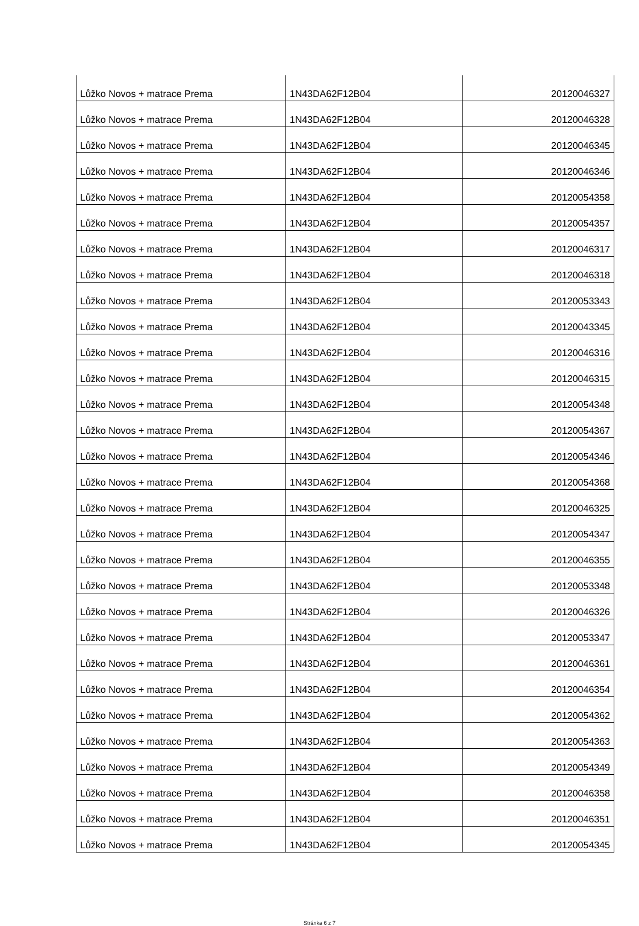| Lůžko Novos + matrace Prema | 1N43DA62F12B04 | 20120046327 |
| Lůžko Novos + matrace Prema | 1N43DA62F12B04 | 20120046328 |
| Lůžko Novos + matrace Prema | 1N43DA62F12B04 | 20120046345 |
| Lůžko Novos + matrace Prema | 1N43DA62F12B04 | 20120046346 |
| Lůžko Novos + matrace Prema | 1N43DA62F12B04 | 20120054358 |
| Lůžko Novos + matrace Prema | 1N43DA62F12B04 | 20120054357 |
| Lůžko Novos + matrace Prema | 1N43DA62F12B04 | 20120046317 |
| Lůžko Novos + matrace Prema | 1N43DA62F12B04 | 20120046318 |
| Lůžko Novos + matrace Prema | 1N43DA62F12B04 | 20120053343 |
| Lůžko Novos + matrace Prema | 1N43DA62F12B04 | 20120043345 |
| Lůžko Novos + matrace Prema | 1N43DA62F12B04 | 20120046316 |
| Lůžko Novos + matrace Prema | 1N43DA62F12B04 | 20120046315 |
| Lůžko Novos + matrace Prema | 1N43DA62F12B04 | 20120054348 |
| Lůžko Novos + matrace Prema | 1N43DA62F12B04 | 20120054367 |
| Lůžko Novos + matrace Prema | 1N43DA62F12B04 | 20120054346 |
| Lůžko Novos + matrace Prema | 1N43DA62F12B04 | 20120054368 |
| Lůžko Novos + matrace Prema | 1N43DA62F12B04 | 20120046325 |
| Lůžko Novos + matrace Prema | 1N43DA62F12B04 | 20120054347 |
| Lůžko Novos + matrace Prema | 1N43DA62F12B04 | 20120046355 |
| Lůžko Novos + matrace Prema | 1N43DA62F12B04 | 20120053348 |
| Lůžko Novos + matrace Prema | 1N43DA62F12B04 | 20120046326 |
| Lůžko Novos + matrace Prema | 1N43DA62F12B04 | 20120053347 |
| Lůžko Novos + matrace Prema | 1N43DA62F12B04 | 20120046361 |
| Lůžko Novos + matrace Prema | 1N43DA62F12B04 | 20120046354 |
| Lůžko Novos + matrace Prema | 1N43DA62F12B04 | 20120054362 |
| Lůžko Novos + matrace Prema | 1N43DA62F12B04 | 20120054363 |
| Lůžko Novos + matrace Prema | 1N43DA62F12B04 | 20120054349 |
| Lůžko Novos + matrace Prema | 1N43DA62F12B04 | 20120046358 |
| Lůžko Novos + matrace Prema | 1N43DA62F12B04 | 20120046351 |
| Lůžko Novos + matrace Prema | 1N43DA62F12B04 | 20120054345 |
Stránka 6 z 7